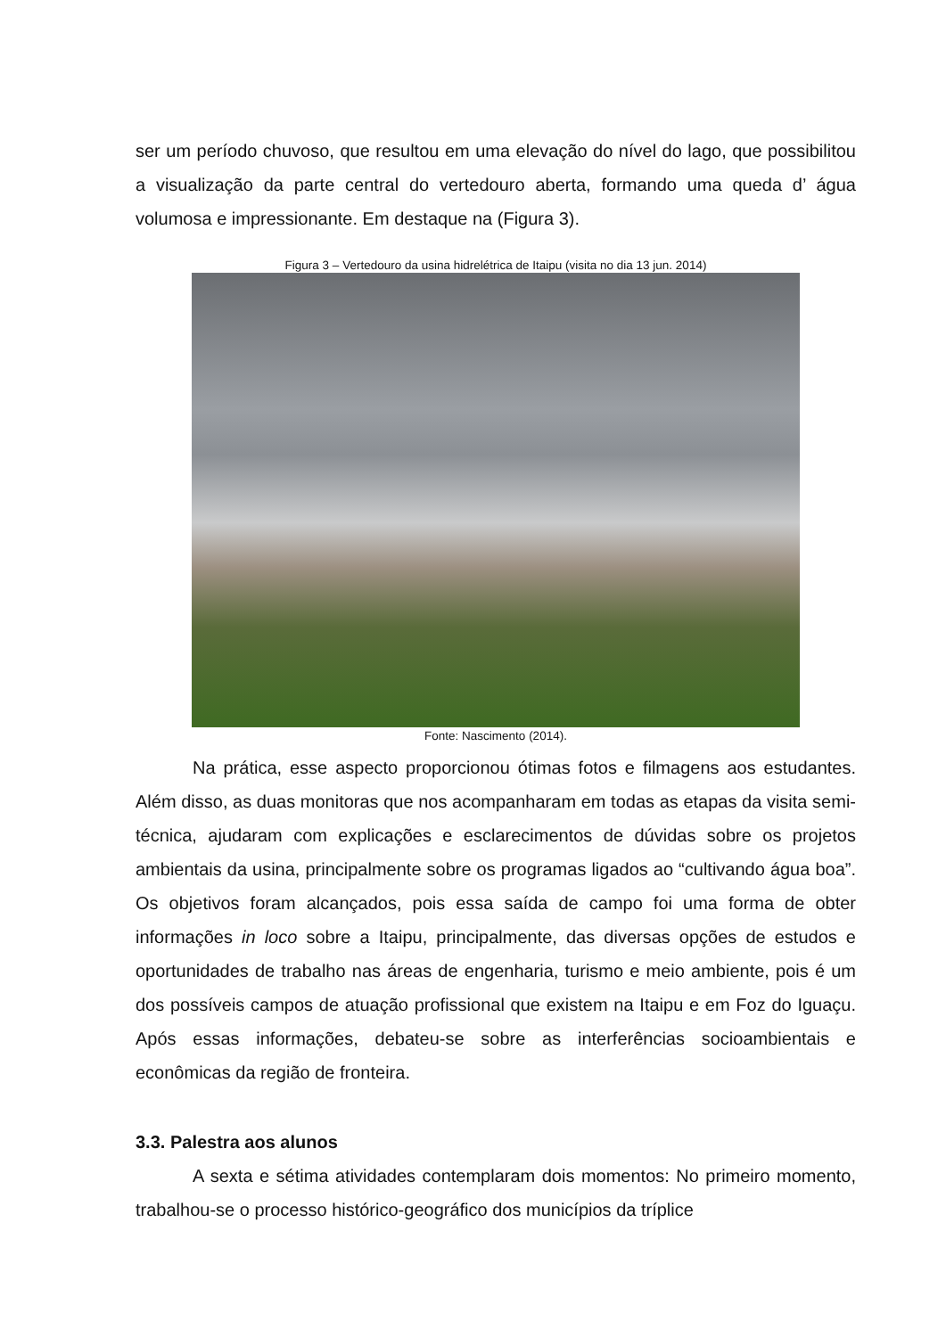ser um período chuvoso, que resultou em uma elevação do nível do lago, que possibilitou a visualização da parte central do vertedouro aberta, formando uma queda d’ água volumosa e impressionante. Em destaque na (Figura 3).
Figura 3 – Vertedouro da usina hidrelétrica de Itaipu (visita no dia 13 jun. 2014)
Fonte: Nascimento (2014).
Na prática, esse aspecto proporcionou ótimas fotos e filmagens aos estudantes. Além disso, as duas monitoras que nos acompanharam em todas as etapas da visita semi-técnica, ajudaram com explicações e esclarecimentos de dúvidas sobre os projetos ambientais da usina, principalmente sobre os programas ligados ao “cultivando água boa”. Os objetivos foram alcançados, pois essa saída de campo foi uma forma de obter informações in loco sobre a Itaipu, principalmente, das diversas opções de estudos e oportunidades de trabalho nas áreas de engenharia, turismo e meio ambiente, pois é um dos possíveis campos de atuação profissional que existem na Itaipu e em Foz do Iguaçu. Após essas informações, debateu-se sobre as interferências socioambientais e econômicas da região de fronteira.
3.3. Palestra aos alunos
A sexta e sétima atividades contemplaram dois momentos: No primeiro momento, trabalhou-se o processo histórico-geográfico dos municípios da tríplice